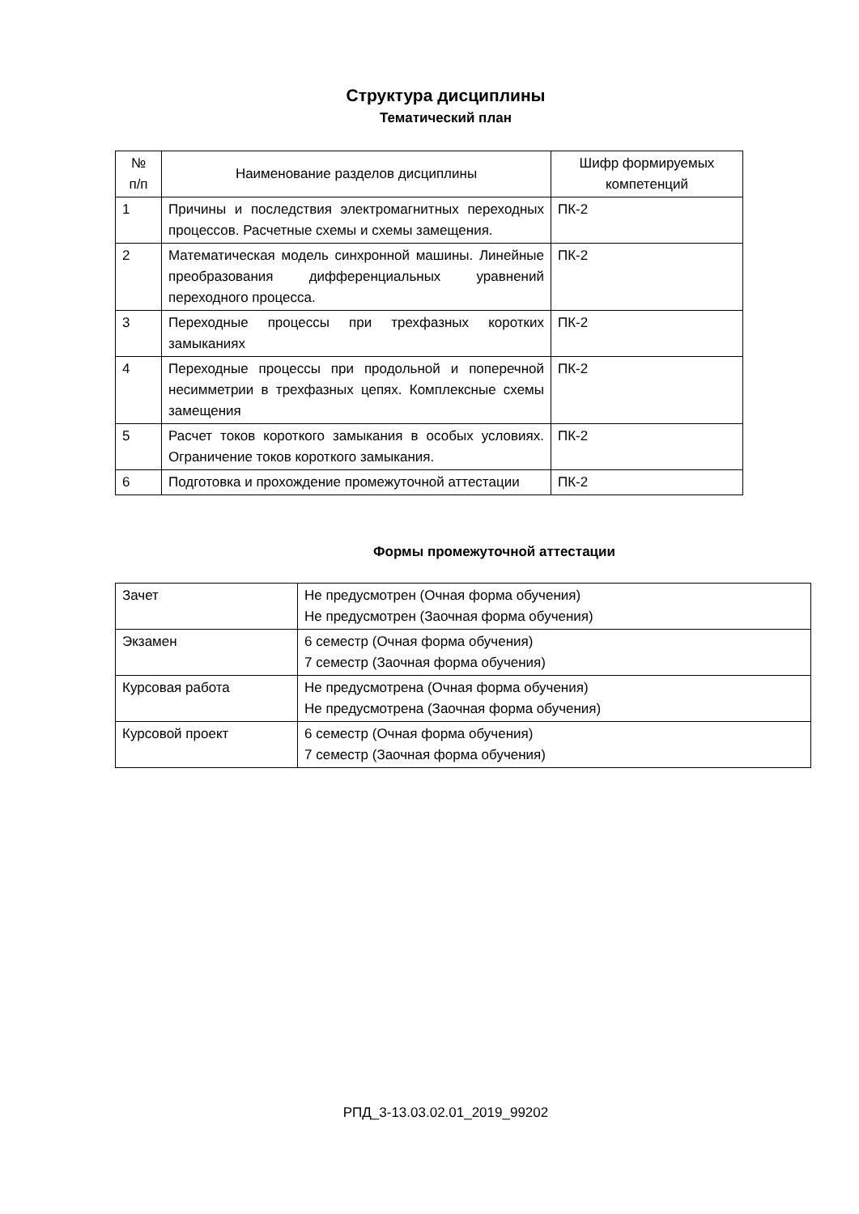Структура дисциплины
Тематический план
| № п/п | Наименование разделов дисциплины | Шифр формируемых компетенций |
| --- | --- | --- |
| 1 | Причины и последствия электромагнитных переходных процессов. Расчетные схемы и схемы замещения. | ПК-2 |
| 2 | Математическая модель синхронной машины. Линейные преобразования дифференциальных уравнений переходного процесса. | ПК-2 |
| 3 | Переходные процессы при трехфазных коротких замыканиях | ПК-2 |
| 4 | Переходные процессы при продольной и поперечной несимметрии в трехфазных цепях. Комплексные схемы замещения | ПК-2 |
| 5 | Расчет токов короткого замыкания в особых условиях. Ограничение токов короткого замыкания. | ПК-2 |
| 6 | Подготовка и прохождение промежуточной аттестации | ПК-2 |
Формы промежуточной аттестации
| Зачет | Не предусмотрен (Очная форма обучения) Не предусмотрен (Заочная форма обучения) |
| Экзамен | 6 семестр (Очная форма обучения) 7 семестр (Заочная форма обучения) |
| Курсовая работа | Не предусмотрена (Очная форма обучения) Не предусмотрена (Заочная форма обучения) |
| Курсовой проект | 6 семестр (Очная форма обучения) 7 семестр (Заочная форма обучения) |
РПД_3-13.03.02.01_2019_99202